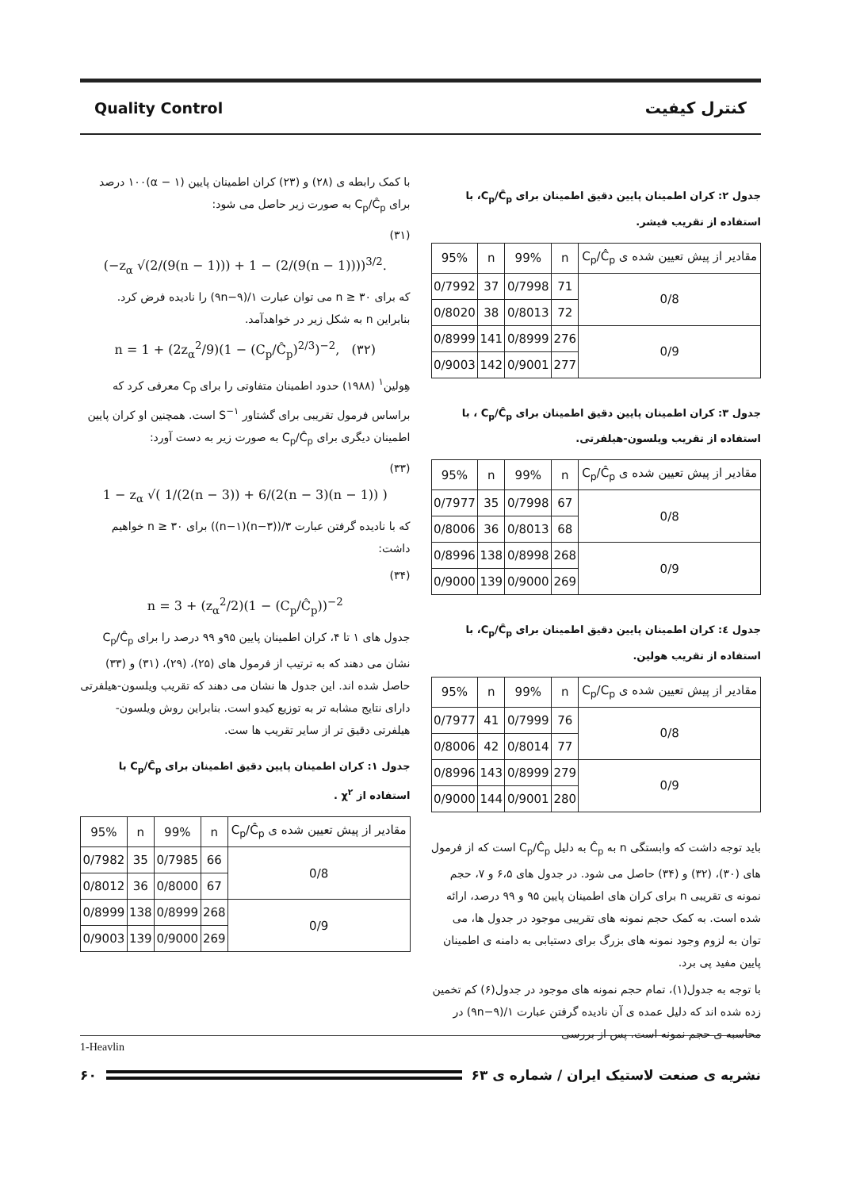Quality Control کنترل کیفیت
با کمک رابطه ی (۲۸) و (۲۳) کران اطمینان پایین (۱ − α)۱۰۰ درصد برای C<sub>p</sub>/Ĉ<sub>p</sub> به صورت زیر حاصل می شود:
(۳۱)
(−z<sub>α</sub> √(2/(9(n − 1))) + 1 − (2/(9(n − 1))))<sup>3/2</sup>.
که برای n ≥ ۳۰ می توان عبارت ۱/(۹n−۹) را نادیده فرض کرد. بنابراین n به شکل زیر در خواهدآمد.
n = 1 + (2z<sub>α</sub><sup>2</sup>/9)(1 − (C<sub>p</sub>/Ĉ<sub>p</sub>)<sup>2/3</sup>)<sup>−2</sup>, (۳۲)
هِولین<sup>۱</sup> (۱۹۸۸) حدود اطمینان متفاوتی را برای C<sub>p</sub> معرفی کرد که براساس فرمول تقریبی برای گشتاور S<sup>−۱</sup> است. همچنین او کران پایین اطمینان دیگری برای C<sub>p</sub>/Ĉ<sub>p</sub> به صورت زیر به دست آورد:
(۳۳)
1 − z<sub>α</sub> √( 1/(2(n − 3)) + 6/(2(n − 3)(n − 1)) )
که با نادیده گرفتن عبارت ۳/((n−۳)(n−۱)) برای n ≥ ۳۰ خواهیم داشت:
(۳۴)
n = 3 + (z<sub>α</sub><sup>2</sup>/2)(1 − (C<sub>p</sub>/Ĉ<sub>p</sub>))<sup>−2</sup>
جدول های ۱ تا ۴، کران اطمینان پایین ۹۵و ۹۹ درصد را برای C<sub>p</sub>/Ĉ<sub>p</sub> نشان می دهند که به ترتیب از فرمول های (۲۵)، (۲۹)، (۳۱) و (۳۳) حاصل شده اند. این جدول ها نشان می دهند که تقریب ویلسون-هیلفرتی دارای نتایج مشابه تر به توزیع کیدو است. بنابراین روش ویلسون-هیلفرتی دقیق تر از سایر تقریب ها ست.
جدول ۱: کران اطمینان پایین دقیق اطمینان برای C<sub>p</sub>/Ĉ<sub>p</sub> با استفاده از χ<sup>۲</sup> .
| مقادیر از پیش تعیین شده ی C<sub>p</sub>/Ĉ<sub>p</sub> | n | 99% | n | 95% |
| --- | --- | --- | --- | --- |
| 0/8 | 66 | 0/7985 | 35 | 0/7982 |
| | 67 | 0/8000 | 36 | 0/8012 |
| 0/9 | 268 | 0/8999 | 138 | 0/8999 |
| | 269 | 0/9000 | 139 | 0/9003 |
جدول ۲: کران اطمینان پایین دقیق اطمینان برای C<sub>p</sub>/Ĉ<sub>p</sub>، با استفاده از تقریب فیشر.
| مقادیر از پیش تعیین شده ی C<sub>p</sub>/Ĉ<sub>p</sub> | n | 99% | n | 95% |
| --- | --- | --- | --- | --- |
| 0/8 | 71 | 0/7998 | 37 | 0/7992 |
| | 72 | 0/8013 | 38 | 0/8020 |
| 0/9 | 276 | 0/8999 | 141 | 0/8999 |
| | 277 | 0/9001 | 142 | 0/9003 |
جدول ۳: کران اطمینان پایین دقیق اطمینان برای C<sub>p</sub>/Ĉ<sub>p</sub> ، با استفاده از تقریب ویلسون-هیلفرتی.
| مقادیر از پیش تعیین شده ی C<sub>p</sub>/Ĉ<sub>p</sub> | n | 99% | n | 95% |
| --- | --- | --- | --- | --- |
| 0/8 | 67 | 0/7998 | 35 | 0/7977 |
| | 68 | 0/8013 | 36 | 0/8006 |
| 0/9 | 268 | 0/8998 | 138 | 0/8996 |
| | 269 | 0/9000 | 139 | 0/9000 |
جدول ٤: کران اطمینان پایین دقیق اطمینان برای C<sub>p</sub>/Ĉ<sub>p</sub>، با استفاده از تقریب هولین.
| مقادیر از پیش تعیین شده ی C<sub>p</sub>/C<sub>p</sub> | n | 99% | n | 95% |
| --- | --- | --- | --- | --- |
| 0/8 | 76 | 0/7999 | 41 | 0/7977 |
| | 77 | 0/8014 | 42 | 0/8006 |
| 0/9 | 279 | 0/8999 | 143 | 0/8996 |
| | 280 | 0/9001 | 144 | 0/9000 |
باید توجه داشت که وابستگی n به Ĉ<sub>p</sub> به دلیل C<sub>p</sub>/Ĉ<sub>p</sub> است که از فرمول های (۳۰)، (۳۲) و (۳۴) حاصل می شود. در جدول های ۶،۵ و ۷، حجم نمونه ی تقریبی n برای کران های اطمینان پایین ۹۵ و ۹۹ درصد، ارائه شده است. به کمک حجم نمونه های تقریبی موجود در جدول ها، می توان به لزوم وجود نمونه های بزرگ برای دستیابی به دامنه ی اطمینان پایین مفید پی برد.
با توجه به جدول(۱)، تمام حجم نمونه های موجود در جدول(۶) کم تخمین زده شده اند که دلیل عمده ی آن نادیده گرفتن عبارت ۱/(۹n−۹) در محاسبه ی حجم نمونه است. پس از بررسی
1-Heavlin
۶۰ نشریه ی صنعت لاستیک ایران / شماره ی ۶۳